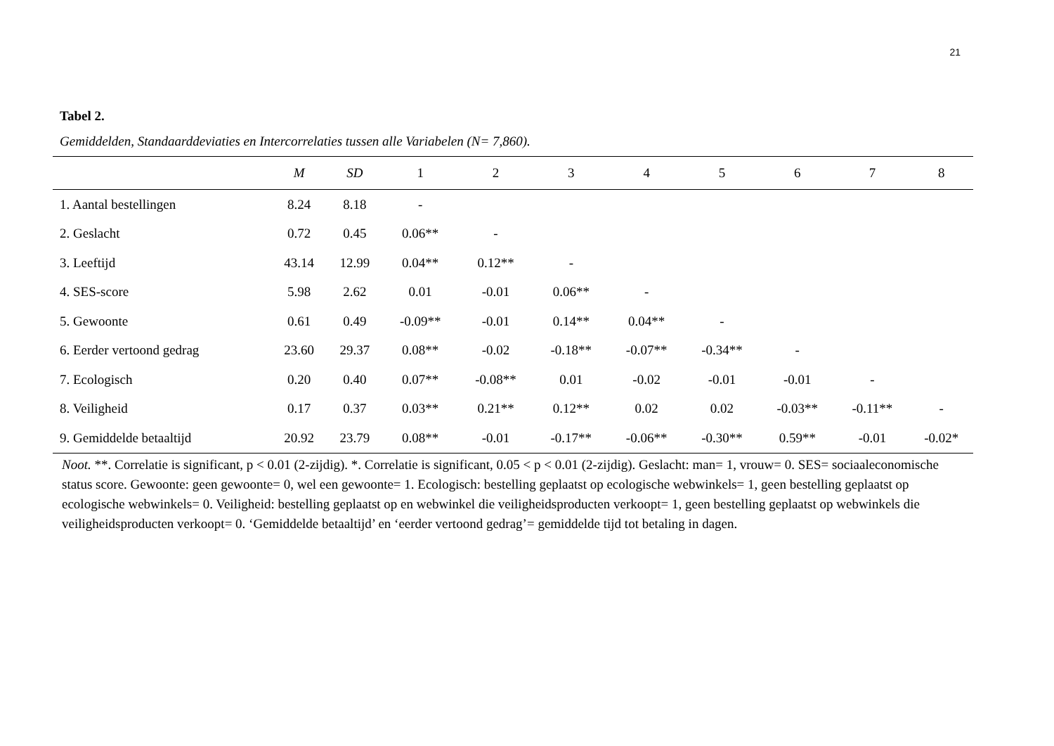21
Tabel 2.
Gemiddelden, Standaarddeviaties en Intercorrelaties tussen alle Variabelen (N= 7,860).
| | M | SD | 1 | 2 | 3 | 4 | 5 | 6 | 7 | 8 |
| --- | --- | --- | --- | --- | --- | --- | --- | --- | --- | --- |
| 1. Aantal bestellingen | 8.24 | 8.18 | - | | | | | | | |
| 2. Geslacht | 0.72 | 0.45 | 0.06** | - | | | | | | |
| 3. Leeftijd | 43.14 | 12.99 | 0.04** | 0.12** | - | | | | | |
| 4. SES-score | 5.98 | 2.62 | 0.01 | -0.01 | 0.06** | - | | | | |
| 5. Gewoonte | 0.61 | 0.49 | -0.09** | -0.01 | 0.14** | 0.04** | - | | | |
| 6. Eerder vertoond gedrag | 23.60 | 29.37 | 0.08** | -0.02 | -0.18** | -0.07** | -0.34** | - | | |
| 7. Ecologisch | 0.20 | 0.40 | 0.07** | -0.08** | 0.01 | -0.02 | -0.01 | -0.01 | - | |
| 8. Veiligheid | 0.17 | 0.37 | 0.03** | 0.21** | 0.12** | 0.02 | 0.02 | -0.03** | -0.11** | - |
| 9. Gemiddelde betaaltijd | 20.92 | 23.79 | 0.08** | -0.01 | -0.17** | -0.06** | -0.30** | 0.59** | -0.01 | -0.02* |
Noot. **. Correlatie is significant, p < 0.01 (2-zijdig). *. Correlatie is significant, 0.05 < p < 0.01 (2-zijdig). Geslacht: man= 1, vrouw= 0. SES= sociaaleconomische status score. Gewoonte: geen gewoonte= 0, wel een gewoonte= 1. Ecologisch: bestelling geplaatst op ecologische webwinkels= 1, geen bestelling geplaatst op ecologische webwinkels= 0. Veiligheid: bestelling geplaatst op en webwinkel die veiligheidsproducten verkoopt= 1, geen bestelling geplaatst op webwinkels die veiligheidsproducten verkoopt= 0. ‘Gemiddelde betaaltijd’ en ‘eerder vertoond gedrag’= gemiddelde tijd tot betaling in dagen.